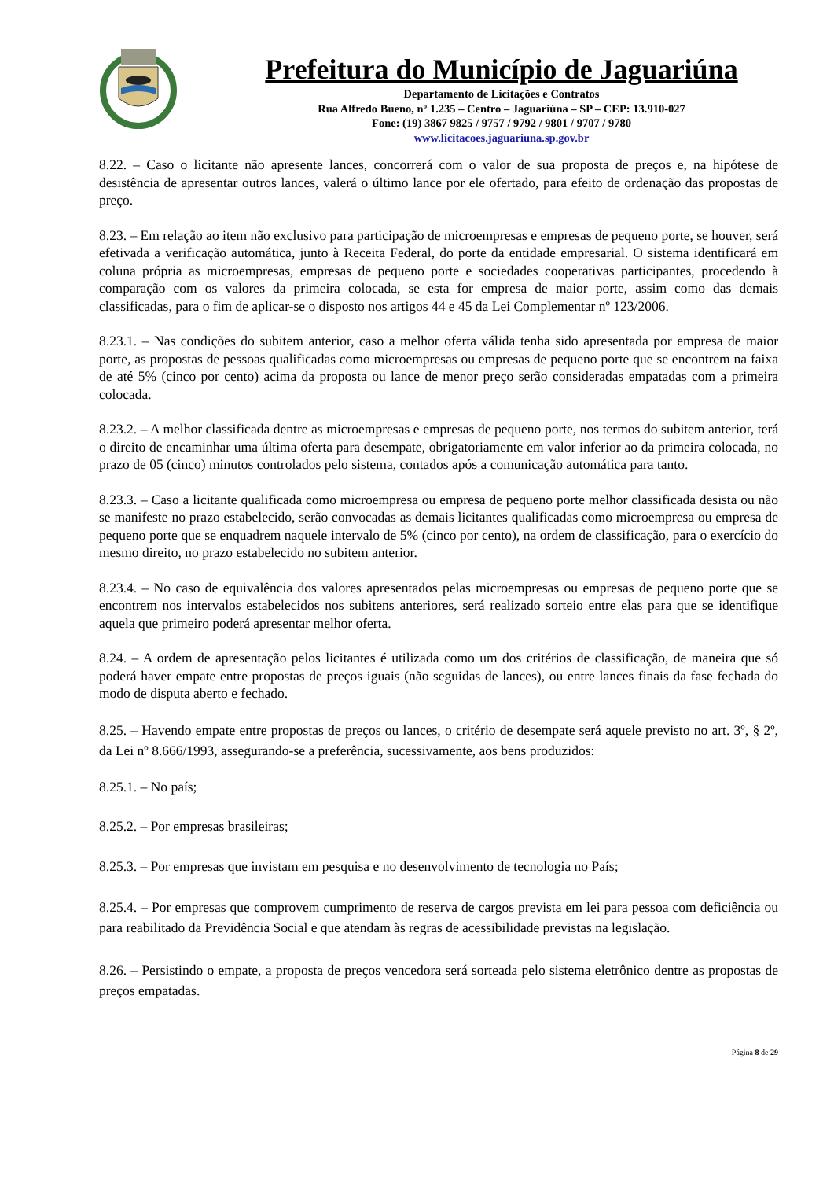Prefeitura do Município de Jaguariúna
Departamento de Licitações e Contratos
Rua Alfredo Bueno, nº 1.235 – Centro – Jaguariúna – SP – CEP: 13.910-027
Fone: (19) 3867 9825 / 9757 / 9792 / 9801 / 9707 / 9780
www.licitacoes.jaguariuna.sp.gov.br
8.22. – Caso o licitante não apresente lances, concorrerá com o valor de sua proposta de preços e, na hipótese de desistência de apresentar outros lances, valerá o último lance por ele ofertado, para efeito de ordenação das propostas de preço.
8.23. – Em relação ao item não exclusivo para participação de microempresas e empresas de pequeno porte, se houver, será efetivada a verificação automática, junto à Receita Federal, do porte da entidade empresarial. O sistema identificará em coluna própria as microempresas, empresas de pequeno porte e sociedades cooperativas participantes, procedendo à comparação com os valores da primeira colocada, se esta for empresa de maior porte, assim como das demais classificadas, para o fim de aplicar-se o disposto nos artigos 44 e 45 da Lei Complementar nº 123/2006.
8.23.1. – Nas condições do subitem anterior, caso a melhor oferta válida tenha sido apresentada por empresa de maior porte, as propostas de pessoas qualificadas como microempresas ou empresas de pequeno porte que se encontrem na faixa de até 5% (cinco por cento) acima da proposta ou lance de menor preço serão consideradas empatadas com a primeira colocada.
8.23.2. – A melhor classificada dentre as microempresas e empresas de pequeno porte, nos termos do subitem anterior, terá o direito de encaminhar uma última oferta para desempate, obrigatoriamente em valor inferior ao da primeira colocada, no prazo de 05 (cinco) minutos controlados pelo sistema, contados após a comunicação automática para tanto.
8.23.3. – Caso a licitante qualificada como microempresa ou empresa de pequeno porte melhor classificada desista ou não se manifeste no prazo estabelecido, serão convocadas as demais licitantes qualificadas como microempresa ou empresa de pequeno porte que se enquadrem naquele intervalo de 5% (cinco por cento), na ordem de classificação, para o exercício do mesmo direito, no prazo estabelecido no subitem anterior.
8.23.4. – No caso de equivalência dos valores apresentados pelas microempresas ou empresas de pequeno porte que se encontrem nos intervalos estabelecidos nos subitens anteriores, será realizado sorteio entre elas para que se identifique aquela que primeiro poderá apresentar melhor oferta.
8.24. – A ordem de apresentação pelos licitantes é utilizada como um dos critérios de classificação, de maneira que só poderá haver empate entre propostas de preços iguais (não seguidas de lances), ou entre lances finais da fase fechada do modo de disputa aberto e fechado.
8.25. – Havendo empate entre propostas de preços ou lances, o critério de desempate será aquele previsto no art. 3º, § 2º, da Lei nº 8.666/1993, assegurando-se a preferência, sucessivamente, aos bens produzidos:
8.25.1. – No país;
8.25.2. – Por empresas brasileiras;
8.25.3. – Por empresas que invistam em pesquisa e no desenvolvimento de tecnologia no País;
8.25.4. – Por empresas que comprovem cumprimento de reserva de cargos prevista em lei para pessoa com deficiência ou para reabilitado da Previdência Social e que atendam às regras de acessibilidade previstas na legislação.
8.26. – Persistindo o empate, a proposta de preços vencedora será sorteada pelo sistema eletrônico dentre as propostas de preços empatadas.
Página 8 de 29